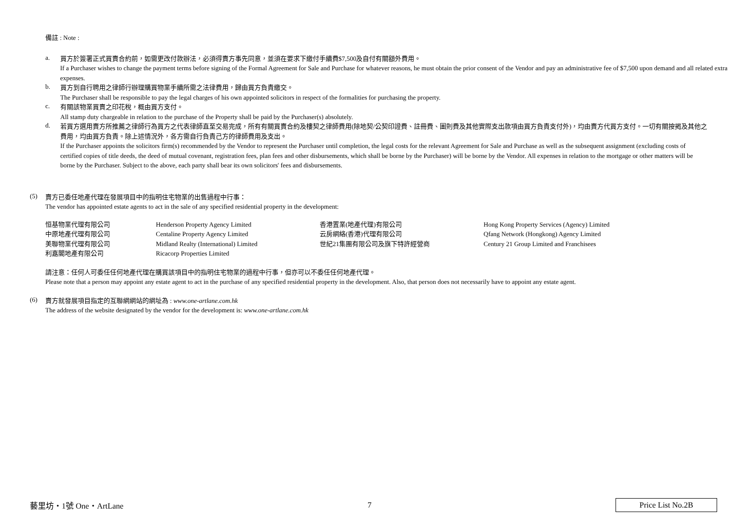備註 : Note :
a.
買方於簽署正式買賣合約前，如需更改付款辦法，必須得賣方事先同意，並須在要求下繳付手續費$7,500及自付有關額外費用。
If a Purchaser wishes to change the payment terms before signing of the Formal Agreement for Sale and Purchase for whatever reasons, he must obtain the prior consent of the Vendor and pay an administrative fee of $7,500 upon demand and all related extra expenses.
b.
買方到自行聘用之律師行辦理購買物業手續所需之法律費用，歸由買方負責繳交。
The Purchaser shall be responsible to pay the legal charges of his own appointed solicitors in respect of the formalities for purchasing the property.
c.
有關該物業買賣之印花稅，概由買方支付。
All stamp duty chargeable in relation to the purchase of the Property shall be paid by the Purchaser(s) absolutely.
d.
若買方選用賣方所推薦之律師行為買方之代表律師直至交易完成，所有有關買賣合約及樓契之律師費用(除地契/公契印證費、註冊費、圖則費及其他實際支出款項由買方負責支付外)，均由賣方代買方支付。一切有關按揭及其他之費用，均由買方負責。除上述情況外，各方需自行負責己方的律師費用及支出。
If the Purchaser appoints the solicitors firm(s) recommended by the Vendor to represent the Purchaser until completion, the legal costs for the relevant Agreement for Sale and Purchase as well as the subsequent assignment (excluding costs of certified copies of title deeds, the deed of mutual covenant, registration fees, plan fees and other disbursements, which shall be borne by the Purchaser) will be borne by the Vendor. All expenses in relation to the mortgage or other matters will be borne by the Purchaser. Subject to the above, each party shall bear its own solicitors' fees and disbursements.
(5)
賣方已委任地產代理在發展項目中的指明住宅物業的出售過程中行事：
The vendor has appointed estate agents to act in the sale of any specified residential property in the development:
| 恒基物業代理有限公司 | Henderson Property Agency Limited | 香港置業(地產代理)有限公司 | Hong Kong Property Services (Agency) Limited |
| 中原地產代理有限公司 | Centaline Property Agency Limited | 云房網絡(香港)代理有限公司 | Qfang Network (Hongkong) Agency Limited |
| 美聯物業代理有限公司 | Midland Realty (International) Limited | 世紀21集團有限公司及旗下特許經營商 | Century 21 Group Limited and Franchisees |
| 利嘉閣地產有限公司 | Ricacorp Properties Limited | | |
請注意：任何人可委任任何地產代理在購買該項目中的指明住宅物業的過程中行事，但亦可以不委任任何地產代理。
Please note that a person may appoint any estate agent to act in the purchase of any specified residential property in the development. Also, that person does not necessarily have to appoint any estate agent.
(6)
賣方就發展項目指定的互聯網網站的網址為 : www.one-artlane.com.hk
The address of the website designated by the vendor for the development is: www.one-artlane.com.hk
藝里坊・1號 One・ArtLane 7 Price List No.2B